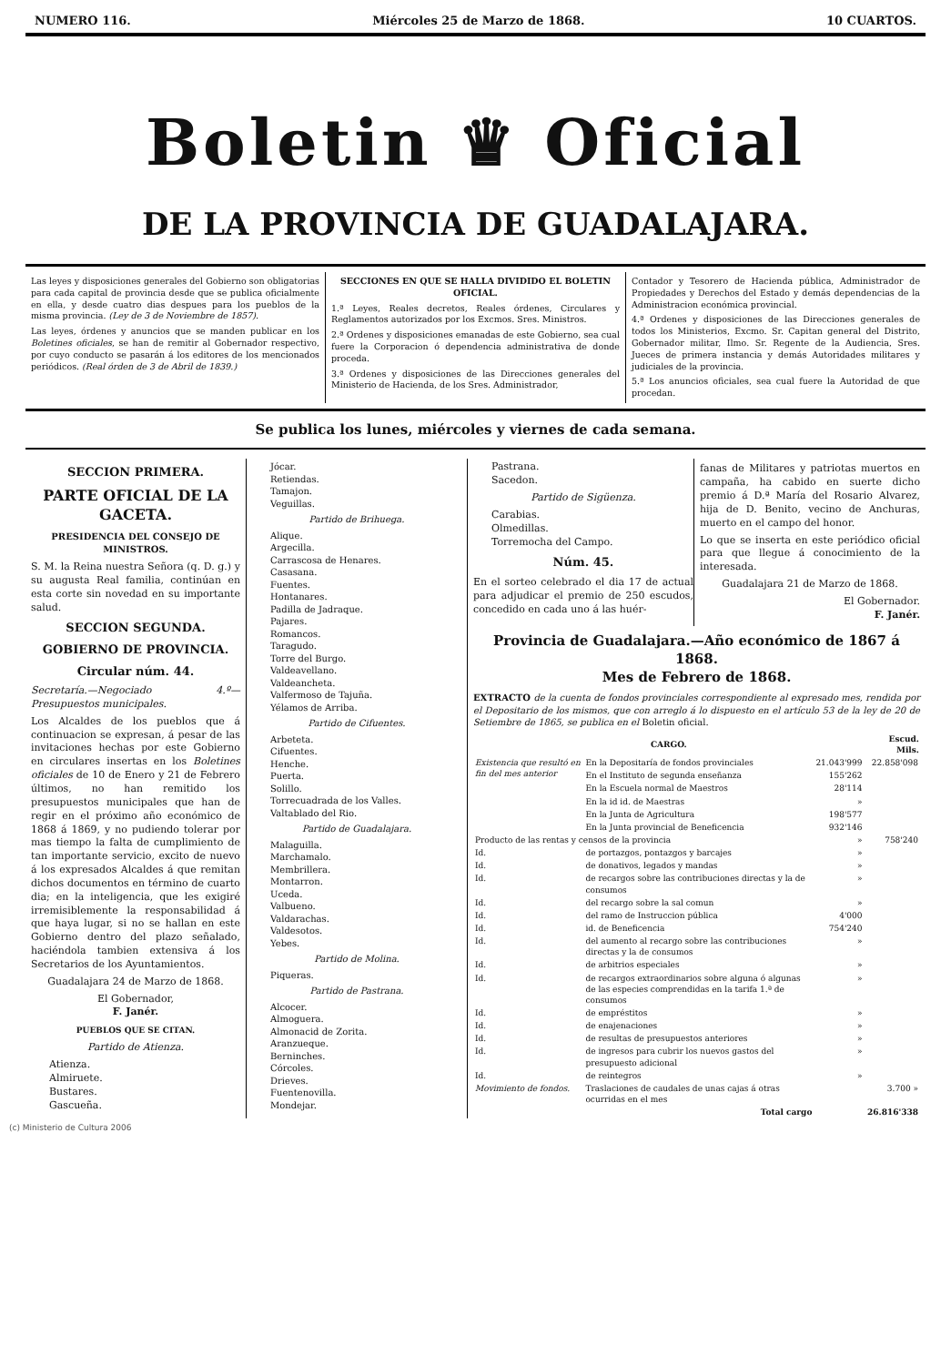NUMERO 116. Miércoles 25 de Marzo de 1868. 10 CUARTOS.
Boletin ♛ Oficial
DE LA PROVINCIA DE GUADALAJARA.
Las leyes y disposiciones generales del Gobierno son obligatorias para cada capital de provincia desde que se publica oficialmente en ella, y desde cuatro dias despues para los pueblos de la misma provincia. (Ley de 3 de Noviembre de 1857).
Las leyes, órdenes y anuncios que se manden publicar en los Boletines oficiales, se han de remitir al Gobernador respectivo, por cuyo conducto se pasarán á los editores de los mencionados periódicos. (Real órden de 3 de Abril de 1839.)
SECCIONES EN QUE SE HALLA DIVIDIDO EL BOLETIN OFICIAL.
1.ª Leyes, Reales decretos, Reales órdenes, Circulares y Reglamentos autorizados por los Excmos. Sres. Ministros.
2.ª Ordenes y disposiciones emanadas de este Gobierno, sea cual fuere la Corporacion ó dependencia administrativa de donde proceda.
3.ª Ordenes y disposiciones de las Direcciones generales del Ministerio de Hacienda, de los Sres. Administrador,
Contador y Tesorero de Hacienda pública, Administrador de Propiedades y Derechos del Estado y demás dependencias de la Administracion económica provincial.
4.ª Ordenes y disposiciones de las Direcciones generales de todos los Ministerios, Excmo. Sr. Capitan general del Distrito, Gobernador militar, Ilmo. Sr. Regente de la Audiencia, Sres. Jueces de primera instancia y demás Autoridades militares y judiciales de la provincia.
5.ª Los anuncios oficiales, sea cual fuere la Autoridad de que procedan.
Se publica los lunes, miércoles y viernes de cada semana.
SECCION PRIMERA.
PARTE OFICIAL DE LA GACETA.
PRESIDENCIA DEL CONSEJO DE MINISTROS.
S. M. la Reina nuestra Señora (q. D. g.) y su augusta Real familia, continúan en esta corte sin novedad en su importante salud.
SECCION SEGUNDA.
GOBIERNO DE PROVINCIA.
Circular núm. 44.
Secretaría.—Negociado 4.º—Presupuestos municipales.
Los Alcaldes de los pueblos que á continuacion se expresan, á pesar de las invitaciones hechas por este Gobierno en circulares insertas en los Boletines oficiales de 10 de Enero y 21 de Febrero últimos, no han remitido los presupuestos municipales que han de regir en el próximo año económico de 1868 á 1869, y no pudiendo tolerar por mas tiempo la falta de cumplimiento de tan importante servicio, excito de nuevo á los expresados Alcaldes á que remitan dichos documentos en término de cuarto dia; en la inteligencia, que les exigiré irremisiblemente la responsabilidad á que haya lugar, si no se hallan en este Gobierno dentro del plazo señalado, haciéndola tambien extensiva á los Secretarios de los Ayuntamientos.
Guadalajara 24 de Marzo de 1868.
El Gobernador,
F. Janér.
PUEBLOS QUE SE CITAN.
Partido de Atienza.
Atienza.
Almiruete.
Bustares.
Gascueña.
Jócar.
Retiendas.
Tamajon.
Veguillas.
Partido de Brihuega.
Alique.
Argecilla.
Carrascosa de Henares.
Casasana.
Fuentes.
Hontanares.
Padilla de Jadraque.
Pajares.
Romancos.
Taragudo.
Torre del Burgo.
Valdeavellano.
Valdeancheta.
Valfermoso de Tajuña.
Yélamos de Arriba.
Partido de Cifuentes.
Arbeteta.
Cifuentes.
Henche.
Puerta.
Solillo.
Torrecuadrada de los Valles.
Valtablado del Rio.
Partido de Guadalajara.
Malaguilla.
Marchamalo.
Membrillera.
Montarron.
Uceda.
Valbueno.
Valdarachas.
Valdesotos.
Yebes.
Partido de Molina.
Piqueras.
Partido de Pastrana.
Alcocer.
Almoguera.
Almonacid de Zorita.
Aranzueque.
Berninches.
Córcoles.
Drieves.
Fuentenovilla.
Mondejar.
Pastrana.
Sacedon.
Partido de Sigüenza.
Carabias.
Olmedillas.
Torremocha del Campo.
Núm. 45.
En el sorteo celebrado el dia 17 de actual para adjudicar el premio de 250 escudos, concedido en cada uno á las huér-
fanas de Militares y patriotas muertos en campaña, ha cabido en suerte dicho premio á D.ª María del Rosario Alvarez, hija de D. Benito, vecino de Anchuras, muerto en el campo del honor.
Lo que se inserta en este periódico oficial para que llegue á conocimiento de la interesada.
Guadalajara 21 de Marzo de 1868.
El Gobernador.
F. Janér.
Provincia de Guadalajara.—Año económico de 1867 á 1868.
Mes de Febrero de 1868.
EXTRACTO de la cuenta de fondos provinciales correspondiente al expresado mes, rendida por el Depositario de los mismos, que con arreglo á lo dispuesto en el artículo 53 de la ley de 20 de Setiembre de 1865, se publica en el Boletin oficial.
| CARGO. | | | Escud. Mils. |
| --- | --- | --- | --- |
| Existencia que resultó en fin del mes anterior | En la Depositaría de fondos provinciales | 21.043'999 | 22.858'098 |
| | En el Instituto de segunda enseñanza | 155'262 | |
| | En la Escuela normal de Maestros | 28'114 | |
| | En la id id. de Maestras | » | |
| | En la Junta de Agricultura | 198'577 | |
| | En la Junta provincial de Beneficencia | 932'146 | |
| Producto de las rentas y censos de la provincia | | » | 758'240 |
| Id. | de portazgos, pontazgos y barcajes | » | |
| Id. | de donativos, legados y mandas | » | |
| Id. | de recargos sobre las contribuciones directas y la de consumos | » | |
| Id. | del recargo sobre la sal comun | » | |
| Id. | del ramo de Instruccion pública | 4'000 | |
| Id. | id. de Beneficencia | 754'240 | |
| Id. | del aumento al recargo sobre las contribuciones directas y la de consumos | » | |
| Id. | de arbitrios especiales | » | |
| Id. | de recargos extraordinarios sobre alguna ó algunas de las especies comprendidas en la tarifa 1.ª de consumos | » | |
| Id. | de empréstitos | » | |
| Id. | de enajenaciones | » | |
| Id. | de resultas de presupuestos anteriores | » | |
| Id. | de ingresos para cubrir los nuevos gastos del presupuesto adicional | » | |
| Id. | de reintegros | » | |
| Movimiento de fondos. | Traslaciones de caudales de unas cajas á otras ocurridas en el mes | | 3.700 » |
| | Total cargo | | 26.816'338 |
(c) Ministerio de Cultura 2006